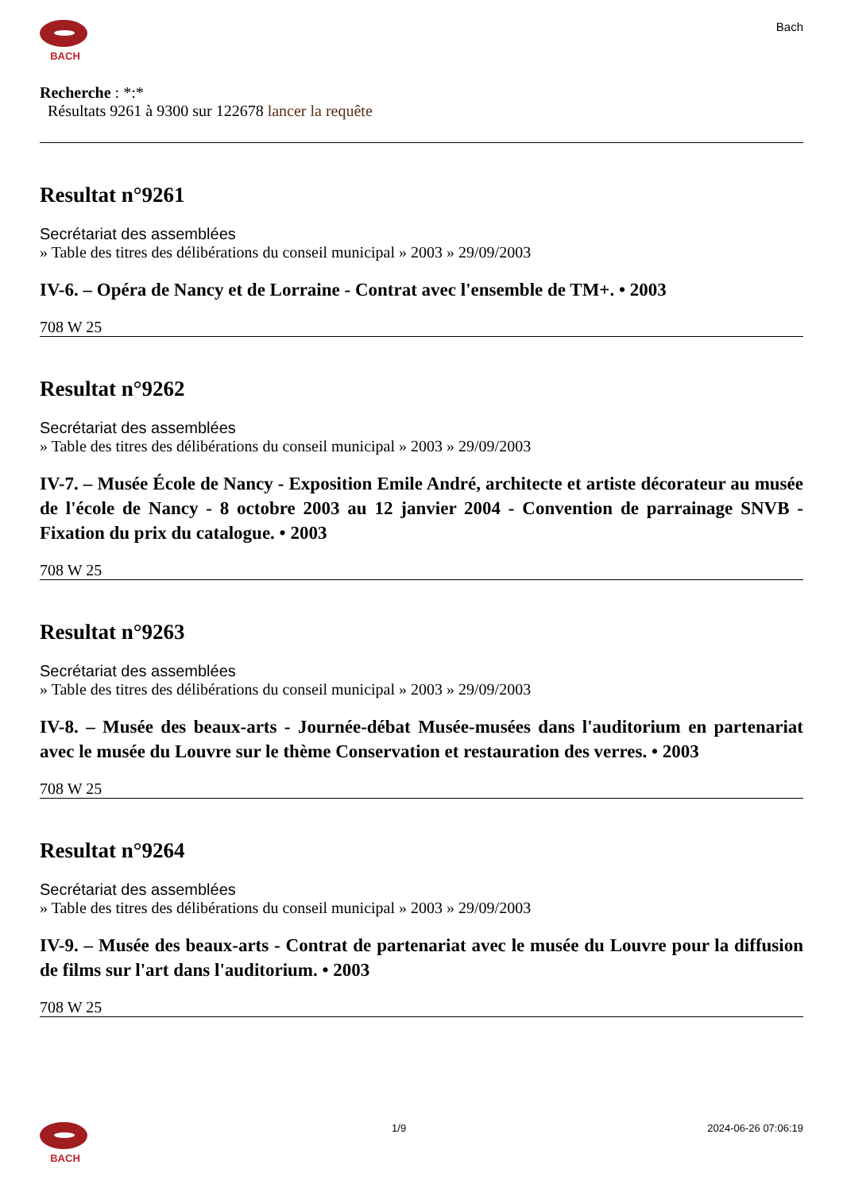BACH
Bach
Recherche : *:*
Résultats 9261 à 9300 sur 122678 lancer la requête
Resultat n°9261
Secrétariat des assemblées
» Table des titres des délibérations du conseil municipal » 2003 » 29/09/2003
IV-6. – Opéra de Nancy et de Lorraine - Contrat avec l'ensemble de TM+. • 2003
708 W 25
Resultat n°9262
Secrétariat des assemblées
» Table des titres des délibérations du conseil municipal » 2003 » 29/09/2003
IV-7. – Musée École de Nancy - Exposition Emile André, architecte et artiste décorateur au musée de l'école de Nancy - 8 octobre 2003 au 12 janvier 2004 - Convention de parrainage SNVB - Fixation du prix du catalogue. • 2003
708 W 25
Resultat n°9263
Secrétariat des assemblées
» Table des titres des délibérations du conseil municipal » 2003 » 29/09/2003
IV-8. – Musée des beaux-arts - Journée-débat Musée-musées dans l'auditorium en partenariat avec le musée du Louvre sur le thème Conservation et restauration des verres. • 2003
708 W 25
Resultat n°9264
Secrétariat des assemblées
» Table des titres des délibérations du conseil municipal » 2003 » 29/09/2003
IV-9. – Musée des beaux-arts - Contrat de partenariat avec le musée du Louvre pour la diffusion de films sur l'art dans l'auditorium. • 2003
708 W 25
BACH 1/9 2024-06-26 07:06:19